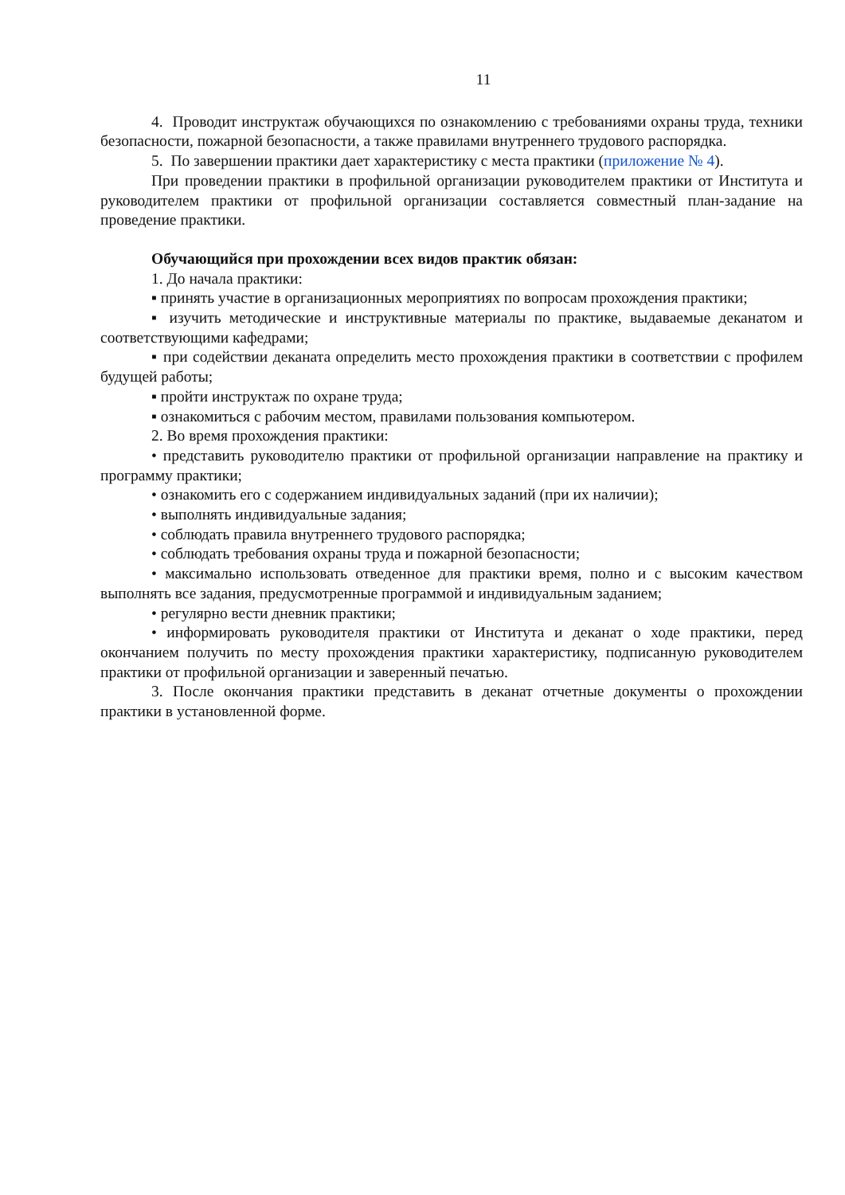11
4. Проводит инструктаж обучающихся по ознакомлению с требованиями охраны труда, техники безопасности, пожарной безопасности, а также правилами внутреннего трудового распорядка.
5. По завершении практики дает характеристику с места практики (приложение № 4).
При проведении практики в профильной организации руководителем практики от Института и руководителем практики от профильной организации составляется совместный план-задание на проведение практики.
Обучающийся при прохождении всех видов практик обязан:
1. До начала практики:
▪ принять участие в организационных мероприятиях по вопросам прохождения практики;
▪ изучить методические и инструктивные материалы по практике, выдаваемые деканатом и соответствующими кафедрами;
▪ при содействии деканата определить место прохождения практики в соответствии с профилем будущей работы;
▪ пройти инструктаж по охране труда;
▪ ознакомиться с рабочим местом, правилами пользования компьютером.
2. Во время прохождения практики:
• представить руководителю практики от профильной организации направление на практику и программу практики;
• ознакомить его с содержанием индивидуальных заданий (при их наличии);
• выполнять индивидуальные задания;
• соблюдать правила внутреннего трудового распорядка;
• соблюдать требования охраны труда и пожарной безопасности;
• максимально использовать отведенное для практики время, полно и с высоким качеством выполнять все задания, предусмотренные программой и индивидуальным заданием;
• регулярно вести дневник практики;
• информировать руководителя практики от Института и деканат о ходе практики, перед окончанием получить по месту прохождения практики характеристику, подписанную руководителем практики от профильной организации и заверенный печатью.
3. После окончания практики представить в деканат отчетные документы о прохождении практики в установленной форме.